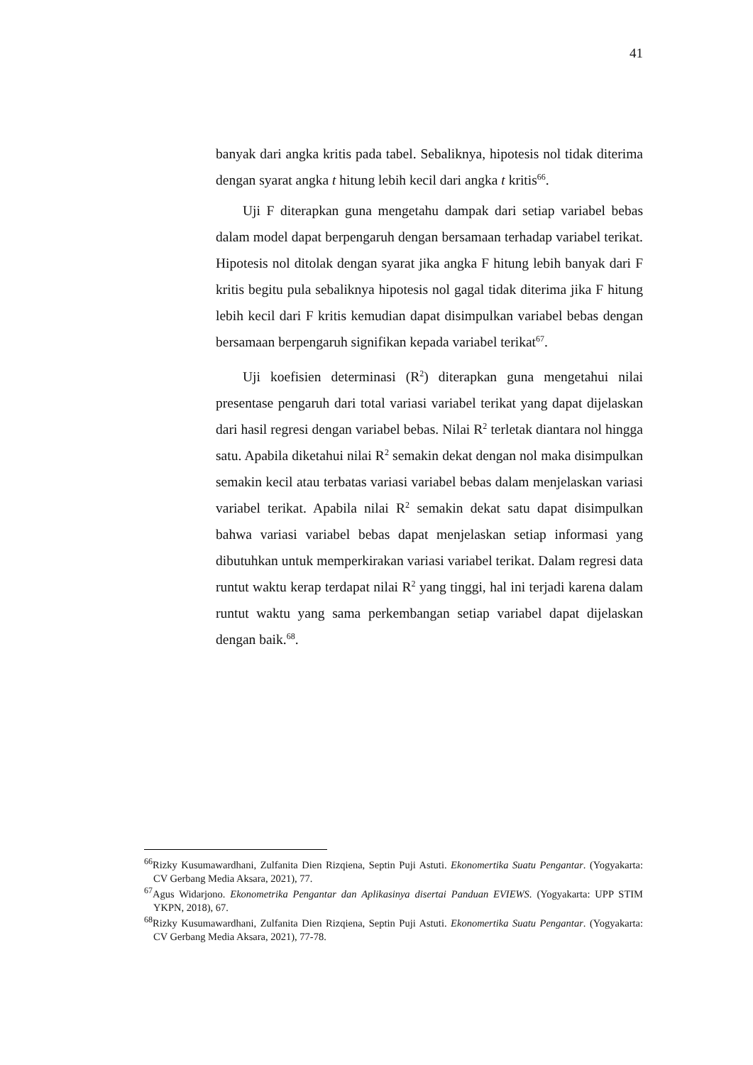41
banyak dari angka kritis pada tabel. Sebaliknya, hipotesis nol tidak diterima dengan syarat angka t hitung lebih kecil dari angka t kritis<sup>66</sup>.
Uji F diterapkan guna mengetahu dampak dari setiap variabel bebas dalam model dapat berpengaruh dengan bersamaan terhadap variabel terikat. Hipotesis nol ditolak dengan syarat jika angka F hitung lebih banyak dari F kritis begitu pula sebaliknya hipotesis nol gagal tidak diterima jika F hitung lebih kecil dari F kritis kemudian dapat disimpulkan variabel bebas dengan bersamaan berpengaruh signifikan kepada variabel terikat<sup>67</sup>.
Uji koefisien determinasi (R<sup>2</sup>) diterapkan guna mengetahui nilai presentase pengaruh dari total variasi variabel terikat yang dapat dijelaskan dari hasil regresi dengan variabel bebas. Nilai R<sup>2</sup> terletak diantara nol hingga satu. Apabila diketahui nilai R<sup>2</sup> semakin dekat dengan nol maka disimpulkan semakin kecil atau terbatas variasi variabel bebas dalam menjelaskan variasi variabel terikat. Apabila nilai R<sup>2</sup> semakin dekat satu dapat disimpulkan bahwa variasi variabel bebas dapat menjelaskan setiap informasi yang dibutuhkan untuk memperkirakan variasi variabel terikat. Dalam regresi data runtut waktu kerap terdapat nilai R<sup>2</sup> yang tinggi, hal ini terjadi karena dalam runtut waktu yang sama perkembangan setiap variabel dapat dijelaskan dengan baik.<sup>68</sup>.
<sup>66</sup> Rizky Kusumawardhani, Zulfanita Dien Rizqiena, Septin Puji Astuti. Ekonomertika Suatu Pengantar. (Yogyakarta: CV Gerbang Media Aksara, 2021), 77.
<sup>67</sup> Agus Widarjono. Ekonometrika Pengantar dan Aplikasinya disertai Panduan EVIEWS. (Yogyakarta: UPP STIM YKPN, 2018), 67.
<sup>68</sup> Rizky Kusumawardhani, Zulfanita Dien Rizqiena, Septin Puji Astuti. Ekonomertika Suatu Pengantar. (Yogyakarta: CV Gerbang Media Aksara, 2021), 77-78.